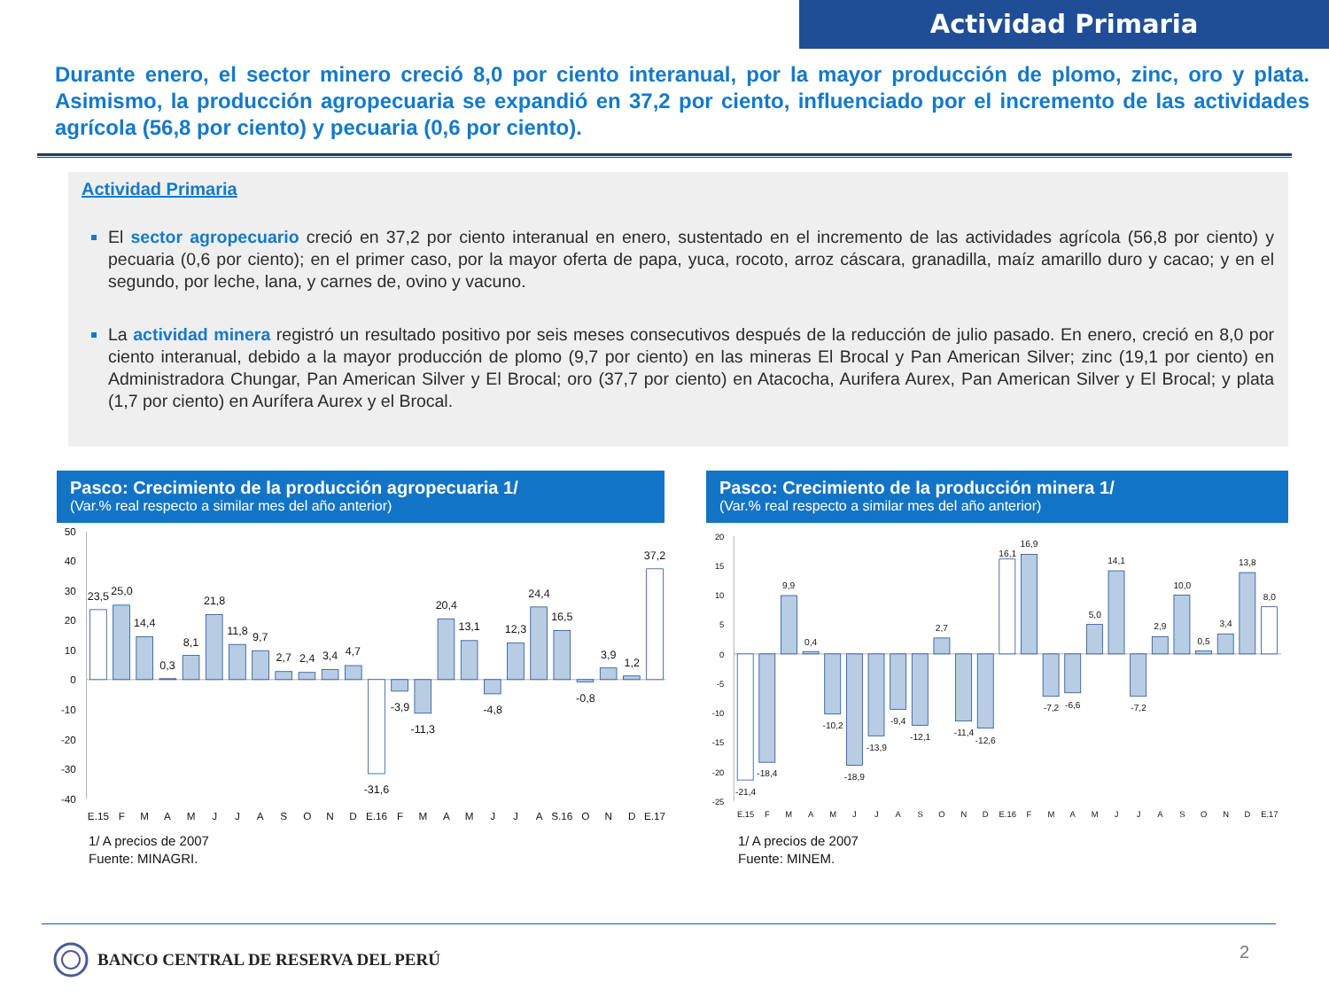Actividad Primaria
Durante enero, el sector minero creció 8,0 por ciento interanual, por la mayor producción de plomo, zinc, oro y plata. Asimismo, la producción agropecuaria se expandió en 37,2 por ciento, influenciado por el incremento de las actividades agrícola (56,8 por ciento) y pecuaria (0,6 por ciento).
Actividad Primaria
El sector agropecuario creció en 37,2 por ciento interanual en enero, sustentado en el incremento de las actividades agrícola (56,8 por ciento) y pecuaria (0,6 por ciento); en el primer caso, por la mayor oferta de papa, yuca, rocoto, arroz cáscara, granadilla, maíz amarillo duro y cacao; y en el segundo, por leche, lana, y carnes de, ovino y vacuno.
La actividad minera registró un resultado positivo por seis meses consecutivos después de la reducción de julio pasado. En enero, creció en 8,0 por ciento interanual, debido a la mayor producción de plomo (9,7 por ciento) en las mineras El Brocal y Pan American Silver; zinc (19,1 por ciento) en Administradora Chungar, Pan American Silver y El Brocal; oro (37,7 por ciento) en Atacocha, Aurifera Aurex, Pan American Silver y El Brocal; y plata (1,7 por ciento) en Aurífera Aurex y el Brocal.
Pasco: Crecimiento de la producción agropecuaria 1/
(Var.% real respecto a similar mes del año anterior)
50
40
30
20
10
0
-10
-20
-30
-40
23,5
25,0
14,4
0,3
8,1
21,8
11,8
9,7
2,7
2,4
3,4
4,7
-31,6
-3,9
-11,3
20,4
13,1
-4,8
12,3
24,4
16,5
-0,8
3,9
1,2
37,2
E.15
F
M
A
M
J
J
A
S
O
N
D
E.16
F
M
A
M
J
J
A
S.16
O
N
D
E.17
1/ A precios de 2007
Fuente: MINAGRI.
Pasco: Crecimiento de la producción minera 1/
(Var.% real respecto a similar mes del año anterior)
20
15
10
5
0
-5
-10
-15
-20
-25
-21,4
-18,4
9,9
0,4
-10,2
-18,9
-13,9
-9,4
-12,1
2,7
-11,4
-12,6
16,1
16,9
-7,2
-6,6
5,0
14,1
-7,2
2,9
10,0
0,5
3,4
13,8
8,0
E.15
F
M
A
M
J
J
A
S
O
N
D
E.16
F
M
A
M
J
J
A
S
O
N
D
E.17
1/ A precios de 2007
Fuente: MINEM.
BANCO CENTRAL DE RESERVA DEL PERÚ
2